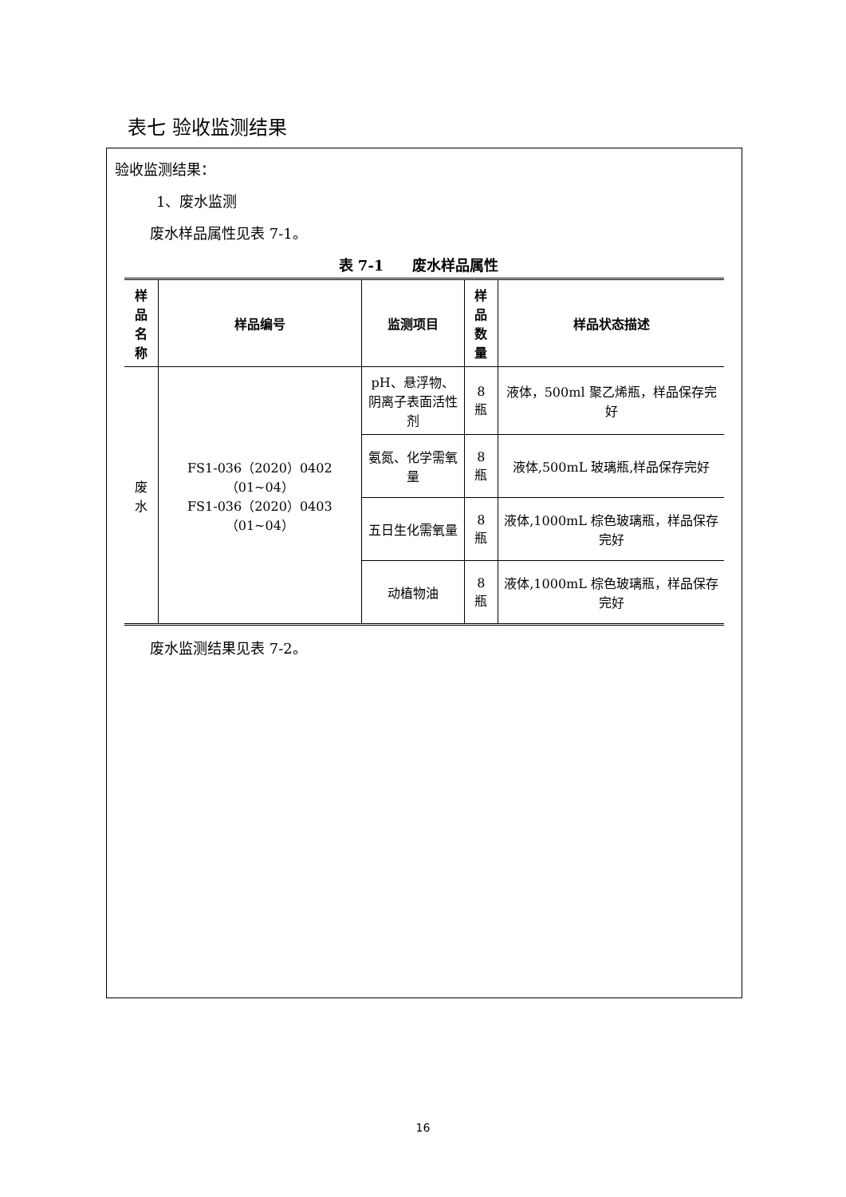表七 验收监测结果
验收监测结果：
1、废水监测
废水样品属性见表 7-1。
表 7-1　　废水样品属性
| 样品 名称 | 样品编号 | 监测项目 | 样品 数量 | 样品状态描述 |
| --- | --- | --- | --- | --- |
| 废水 | FS1-036（2020）0402（01~04） FS1-036（2020）0403（01~04） | pH、悬浮物、 阴离子表面活性剂 | 8 瓶 | 液体，500ml 聚乙烯瓶，样品保存完好 |
| | | 氨氮、化学需氧量 | 8 瓶 | 液体,500mL 玻璃瓶,样品保存完好 |
| | | 五日生化需氧量 | 8 瓶 | 液体,1000mL 棕色玻璃瓶，样品保存完好 |
| | | 动植物油 | 8 瓶 | 液体,1000mL 棕色玻璃瓶，样品保存完好 |
废水监测结果见表 7-2。
16